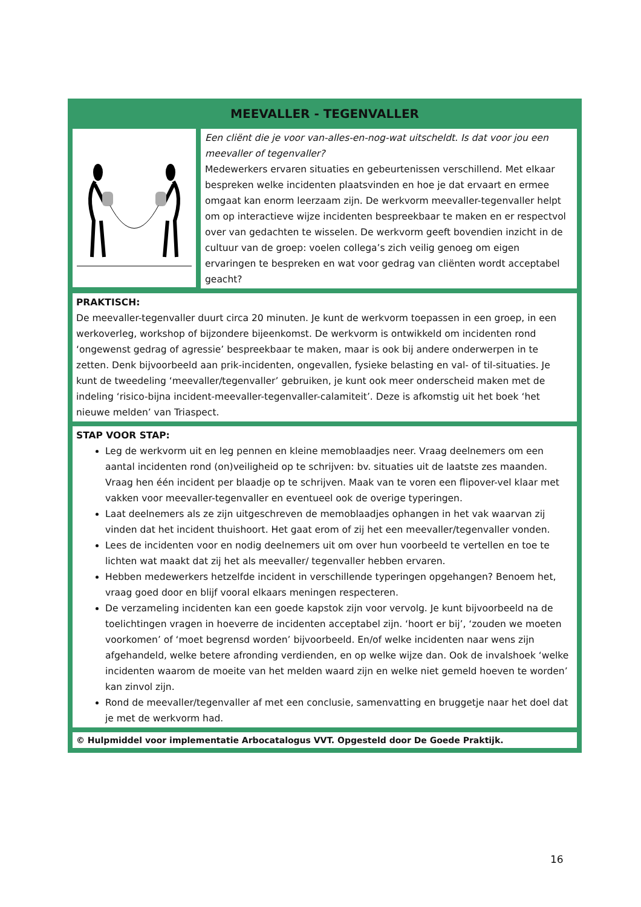MEEVALLER - TEGENVALLER
Een cliënt die je voor van-alles-en-nog-wat uitscheldt. Is dat voor jou een meevaller of tegenvaller?
Medewerkers ervaren situaties en gebeurtenissen verschillend. Met elkaar bespreken welke incidenten plaatsvinden en hoe je dat ervaart en ermee omgaat kan enorm leerzaam zijn. De werkvorm meevaller-tegenvaller helpt om op interactieve wijze incidenten bespreekbaar te maken en er respectvol over van gedachten te wisselen. De werkvorm geeft bovendien inzicht in de cultuur van de groep: voelen collega’s zich veilig genoeg om eigen ervaringen te bespreken en wat voor gedrag van cliënten wordt acceptabel geacht?
PRAKTISCH:
De meevaller-tegenvaller duurt circa 20 minuten. Je kunt de werkvorm toepassen in een groep, in een werkoverleg, workshop of bijzondere bijeenkomst. De werkvorm is ontwikkeld om incidenten rond ‘ongewenst gedrag of agressie’ bespreekbaar te maken, maar is ook bij andere onderwerpen in te zetten. Denk bijvoorbeeld aan prik-incidenten, ongevallen, fysieke belasting en val- of til-situaties. Je kunt de tweedeling ‘meevaller/tegenvaller’ gebruiken, je kunt ook meer onderscheid maken met de indeling ‘risico-bijna incident-meevaller-tegenvaller-calamiteit’. Deze is afkomstig uit het boek ‘het nieuwe melden’ van Triaspect.
STAP VOOR STAP:
Leg de werkvorm uit en leg pennen en kleine memoblaadjes neer. Vraag deelnemers om een aantal incidenten rond (on)veiligheid op te schrijven: bv. situaties uit de laatste zes maanden. Vraag hen één incident per blaadje op te schrijven. Maak van te voren een flipover-vel klaar met vakken voor meevaller-tegenvaller en eventueel ook de overige typeringen.
Laat deelnemers als ze zijn uitgeschreven de memoblaadjes ophangen in het vak waarvan zij vinden dat het incident thuishoort. Het gaat erom of zij het een meevaller/tegenvaller vonden.
Lees de incidenten voor en nodig deelnemers uit om over hun voorbeeld te vertellen en toe te lichten wat maakt dat zij het als meevaller/ tegenvaller hebben ervaren.
Hebben medewerkers hetzelfde incident in verschillende typeringen opgehangen? Benoem het, vraag goed door en blijf vooral elkaars meningen respecteren.
De verzameling incidenten kan een goede kapstok zijn voor vervolg. Je kunt bijvoorbeeld na de toelichtingen vragen in hoeverre de incidenten acceptabel zijn. ‘hoort er bij’, ‘zouden we moeten voorkomen’ of ‘moet begrensd worden’ bijvoorbeeld. En/of welke incidenten naar wens zijn afgehandeld, welke betere afronding verdienden, en op welke wijze dan. Ook de invalshoek ‘welke incidenten waarom de moeite van het melden waard zijn en welke niet gemeld hoeven te worden’ kan zinvol zijn.
Rond de meevaller/tegenvaller af met een conclusie, samenvatting en bruggetje naar het doel dat je met de werkvorm had.
© Hulpmiddel voor implementatie Arbocatalogus VVT. Opgesteld door De Goede Praktijk.
16